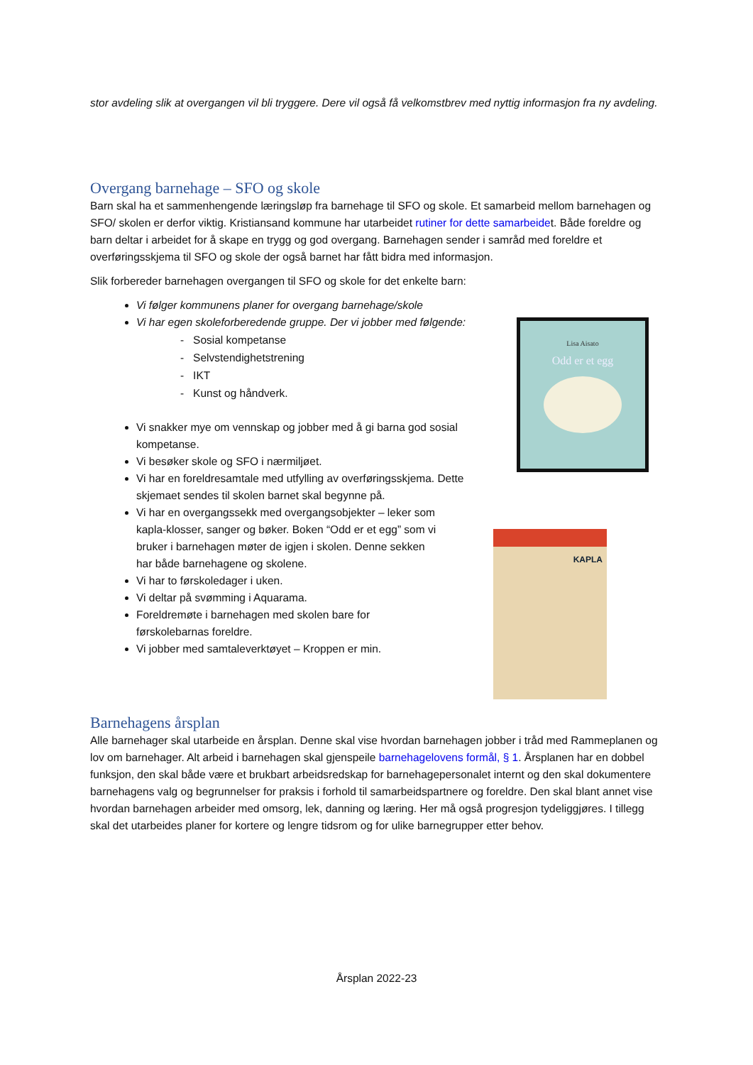stor avdeling slik at overgangen vil bli tryggere. Dere vil også få velkomstbrev med nyttig informasjon fra ny avdeling.
Overgang barnehage – SFO og skole
Barn skal ha et sammenhengende læringsløp fra barnehage til SFO og skole. Et samarbeid mellom barnehagen og SFO/ skolen er derfor viktig. Kristiansand kommune har utarbeidet rutiner for dette samarbeidet. Både foreldre og barn deltar i arbeidet for å skape en trygg og god overgang. Barnehagen sender i samråd med foreldre et overføringsskjema til SFO og skole der også barnet har fått bidra med informasjon.
Slik forbereder barnehagen overgangen til SFO og skole for det enkelte barn:
Vi følger kommunens planer for overgang barnehage/skole
Vi har egen skoleforberedende gruppe. Der vi jobber med følgende:
- Sosial kompetanse
- Selvstendighetstrening
- IKT
- Kunst og håndverk.
Vi snakker mye om vennskap og jobber med å gi barna god sosial kompetanse.
Vi besøker skole og SFO i nærmiljøet.
Vi har en foreldresamtale med utfylling av overføringsskjema. Dette skjemaet sendes til skolen barnet skal begynne på.
Vi har en overgangssekk med overgangsobjekter – leker som kapla-klosser, sanger og bøker. Boken “Odd er et egg” som vi bruker i barnehagen møter de igjen i skolen. Denne sekken har både barnehagene og skolene.
Vi har to førskoledager i uken.
Vi deltar på svømming i Aquarama.
Foreldremøte i barnehagen med skolen bare for førskolebarnas foreldre.
Vi jobber med samtaleverktøyet – Kroppen er min.
Lisa Aisato
Odd er et egg
KAPLA
Barnehagens årsplan
Alle barnehager skal utarbeide en årsplan. Denne skal vise hvordan barnehagen jobber i tråd med Rammeplanen og lov om barnehager. Alt arbeid i barnehagen skal gjenspeile barnehagelovens formål, § 1. Årsplanen har en dobbel funksjon, den skal både være et brukbart arbeidsredskap for barnehagepersonalet internt og den skal dokumentere barnehagens valg og begrunnelser for praksis i forhold til samarbeidspartnere og foreldre. Den skal blant annet vise hvordan barnehagen arbeider med omsorg, lek, danning og læring. Her må også progresjon tydeliggjøres. I tillegg skal det utarbeides planer for kortere og lengre tidsrom og for ulike barnegrupper etter behov.
Årsplan 2022-23